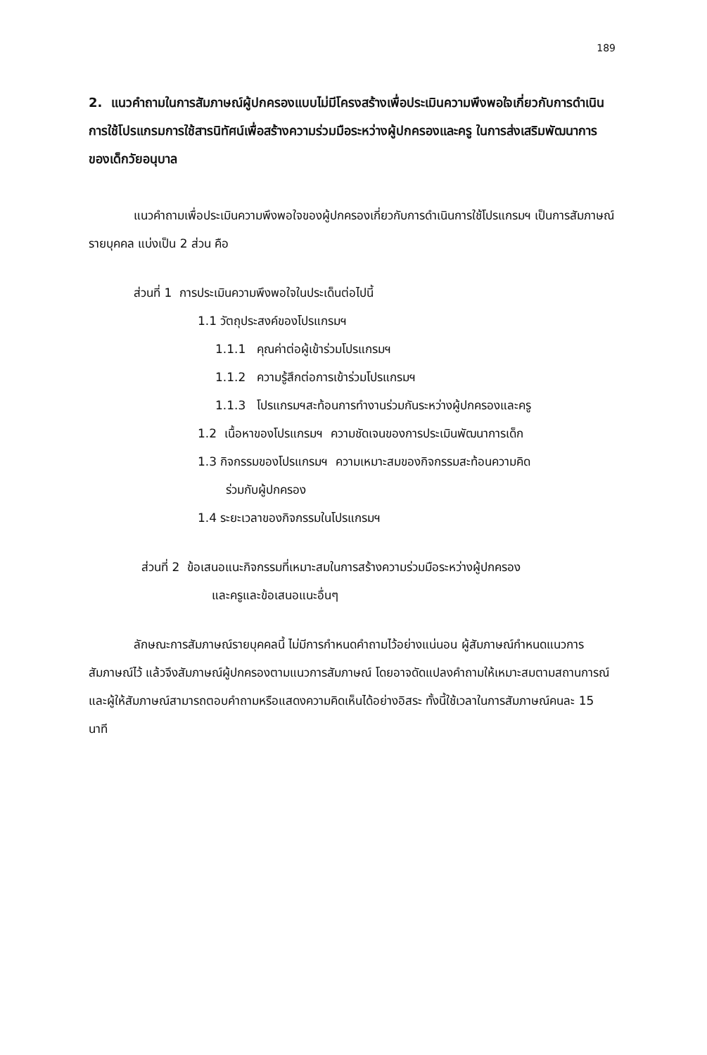189
2. แนวคำถามในการสัมภาษณ์ผู้ปกครองแบบไม่มีโครงสร้างเพื่อประเมินความพึงพอใจเกี่ยวกับการดำเนินการใช้โปรแกรมการใช้สารนิทัศน์เพื่อสร้างความร่วมมือระหว่างผู้ปกครองและครู ในการส่งเสริมพัฒนาการของเด็กวัยอนุบาล
แนวคำถามเพื่อประเมินความพึงพอใจของผู้ปกครองเกี่ยวกับการดำเนินการใช้โปรแกรมฯ เป็นการสัมภาษณ์รายบุคคล แบ่งเป็น 2 ส่วน คือ
ส่วนที่ 1 การประเมินความพึงพอใจในประเด็นต่อไปนี้
1.1 วัตถุประสงค์ของโปรแกรมฯ
1.1.1 คุณค่าต่อผู้เข้าร่วมโปรแกรมฯ
1.1.2 ความรู้สึกต่อการเข้าร่วมโปรแกรมฯ
1.1.3 โปรแกรมฯสะท้อนการทำงานร่วมกันระหว่างผู้ปกครองและครู
1.2 เนื้อหาของโปรแกรมฯ ความชัดเจนของการประเมินพัฒนาการเด็ก
1.3 กิจกรรมของโปรแกรมฯ ความเหมาะสมของกิจกรรมสะท้อนความคิด
ร่วมกับผู้ปกครอง
1.4 ระยะเวลาของกิจกรรมในโปรแกรมฯ
ส่วนที่ 2 ข้อเสนอแนะกิจกรรมที่เหมาะสมในการสร้างความร่วมมือระหว่างผู้ปกครอง
และครูและข้อเสนอแนะอื่นๆ
ลักษณะการสัมภาษณ์รายบุคคลนี้ ไม่มีการกำหนดคำถามไว้อย่างแน่นอน ผู้สัมภาษณ์กำหนดแนวการสัมภาษณ์ไว้ แล้วจึงสัมภาษณ์ผู้ปกครองตามแนวการสัมภาษณ์ โดยอาจดัดแปลงคำถามให้เหมาะสมตามสถานการณ์ และผู้ให้สัมภาษณ์สามารถตอบคำถามหรือแสดงความคิดเห็นได้อย่างอิสระ ทั้งนี้ใช้เวลาในการสัมภาษณ์คนละ 15 นาที